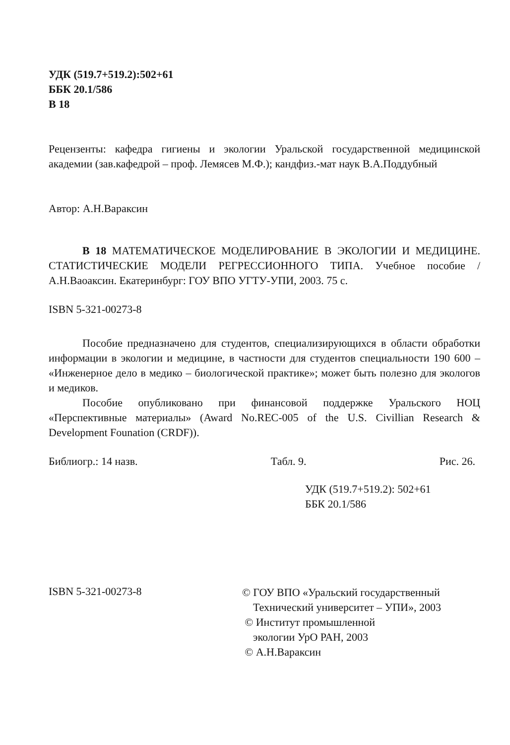УДК (519.7+519.2):502+61
ББК 20.1/586
В 18
Рецензенты: кафедра гигиены и экологии Уральской государственной медицинской академии (зав.кафедрой – проф. Лемясев М.Ф.); кандфиз.-мат наук В.А.Поддубный
Автор: А.Н.Вараксин
В 18 МАТЕМАТИЧЕСКОЕ МОДЕЛИРОВАНИЕ В ЭКОЛОГИИ И МЕДИЦИНЕ. СТАТИСТИЧЕСКИЕ МОДЕЛИ РЕГРЕССИОННОГО ТИПА. Учебное пособие / А.Н.Ваоаксин. Екатеринбург: ГОУ ВПО УГТУ-УПИ, 2003. 75 с.
ISBN 5-321-00273-8
Пособие предназначено для студентов, специализирующихся в области обработки информации в экологии и медицине, в частности для студентов специальности 190 600 – «Инженерное дело в медико – биологической практике»; может быть полезно для экологов и медиков.
Пособие опубликовано при финансовой поддержке Уральского НОЦ «Перспективные материалы» (Award No.REC-005 of the U.S. Civillian Research & Development Founation (CRDF)).
Библиогр.: 14 назв. Табл. 9. Рис. 26.
УДК (519.7+519.2): 502+61
ББК 20.1/586
ISBN 5-321-00273-8
© ГОУ ВПО «Уральский государственный
Технический университет – УПИ», 2003
© Институт промышленной
экологии УрО РАН, 2003
© А.Н.Вараксин